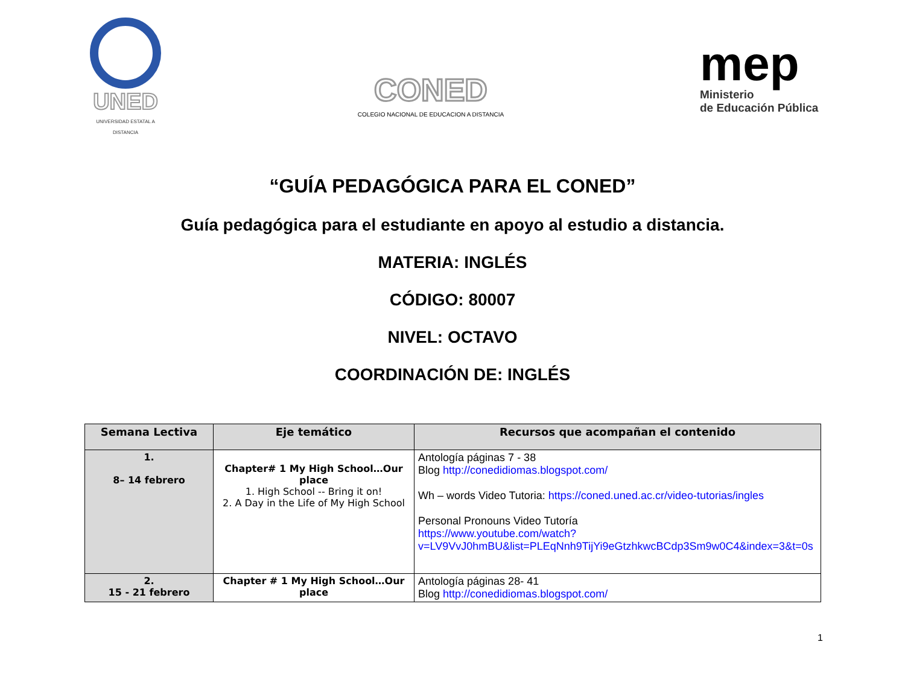UNED
UNIVERSIDAD ESTATAL A DISTANCIA
CONED
COLEGIO NACIONAL DE EDUCACION A DISTANCIA
mep
Ministerio
de Educación Pública
“GUÍA PEDAGÓGICA PARA EL CONED”
Guía pedagógica para el estudiante en apoyo al estudio a distancia.
MATERIA: INGLÉS
CÓDIGO: 80007
NIVEL: OCTAVO
COORDINACIÓN DE: INGLÉS
| Semana Lectiva | Eje temático | Recursos que acompañan el contenido |
| --- | --- | --- |
| 1. 8– 14 febrero | Chapter# 1 My High School…Our place 1. High School -- Bring it on! 2. A Day in the Life of My High School | Antología páginas 7 - 38 Blog http://conedidiomas.blogspot.com/ Wh – words Video Tutoria: https://coned.uned.ac.cr/video-tutorias/ingles Personal Pronouns Video Tutoría https://www.youtube.com/watch?v=LV9VvJ0hmBU&list=PLEqNnh9TijYi9eGtzhkwcBCdp3Sm9w0C4&index=3&t=0s |
| 2. 15 - 21 febrero | Chapter # 1 My High School…Our place | Antología páginas 28- 41 Blog http://conedidiomas.blogspot.com/ |
1